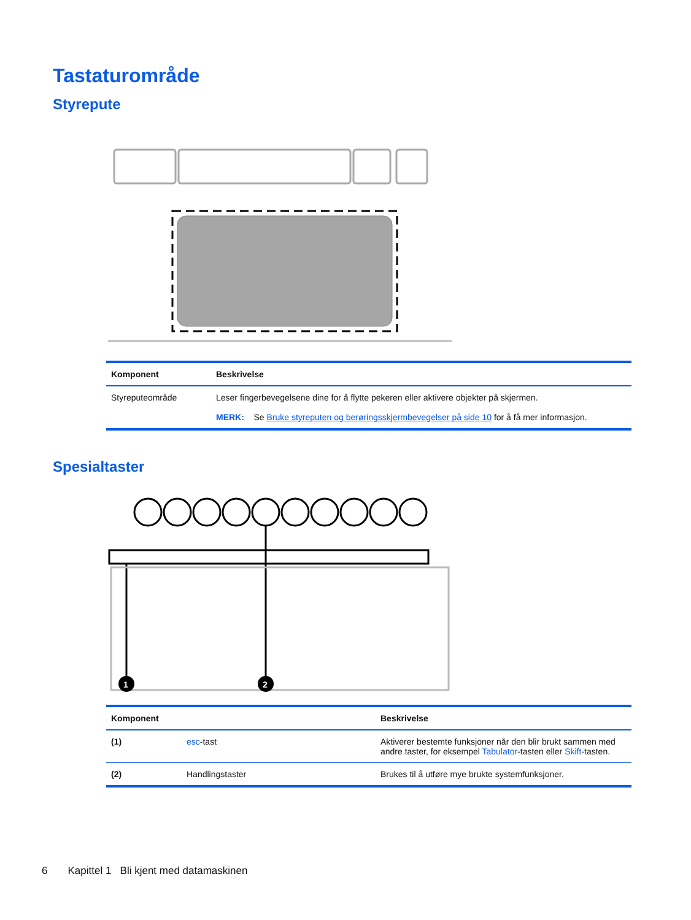Tastaturområde
Styrepute
| Komponent | Beskrivelse |
| --- | --- |
| Styreputeområde | Leser fingerbevegelsene dine for å flytte pekeren eller aktivere objekter på skjermen. MERK: Se Bruke styreputen og berøringsskjermbevegelser på side 10 for å få mer informasjon. |
Spesialtaster
1
2
| Komponent | | Beskrivelse |
| --- | --- | --- |
| (1) | esc -tast | Aktiverer bestemte funksjoner når den blir brukt sammen med andre taster, for eksempel Tabulator -tasten eller Skift -tasten. |
| (2) | Handlingstaster | Brukes til å utføre mye brukte systemfunksjoner. |
6 Kapittel 1 Bli kjent med datamaskinen